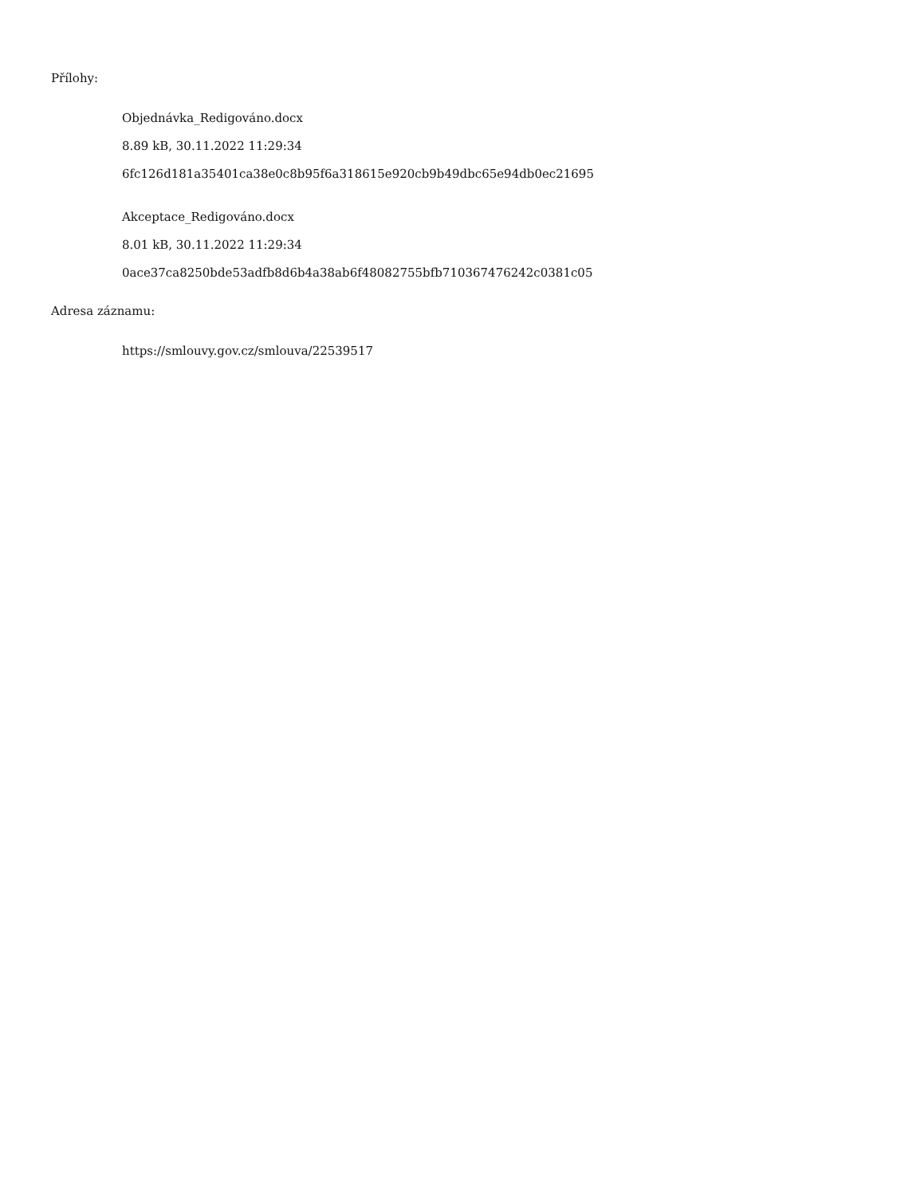Přílohy:
Objednávka_Redigováno.docx
8.89 kB, 30.11.2022 11:29:34
6fc126d181a35401ca38e0c8b95f6a318615e920cb9b49dbc65e94db0ec21695
Akceptace_Redigováno.docx
8.01 kB, 30.11.2022 11:29:34
0ace37ca8250bde53adfb8d6b4a38ab6f48082755bfb710367476242c0381c05
Adresa záznamu:
https://smlouvy.gov.cz/smlouva/22539517